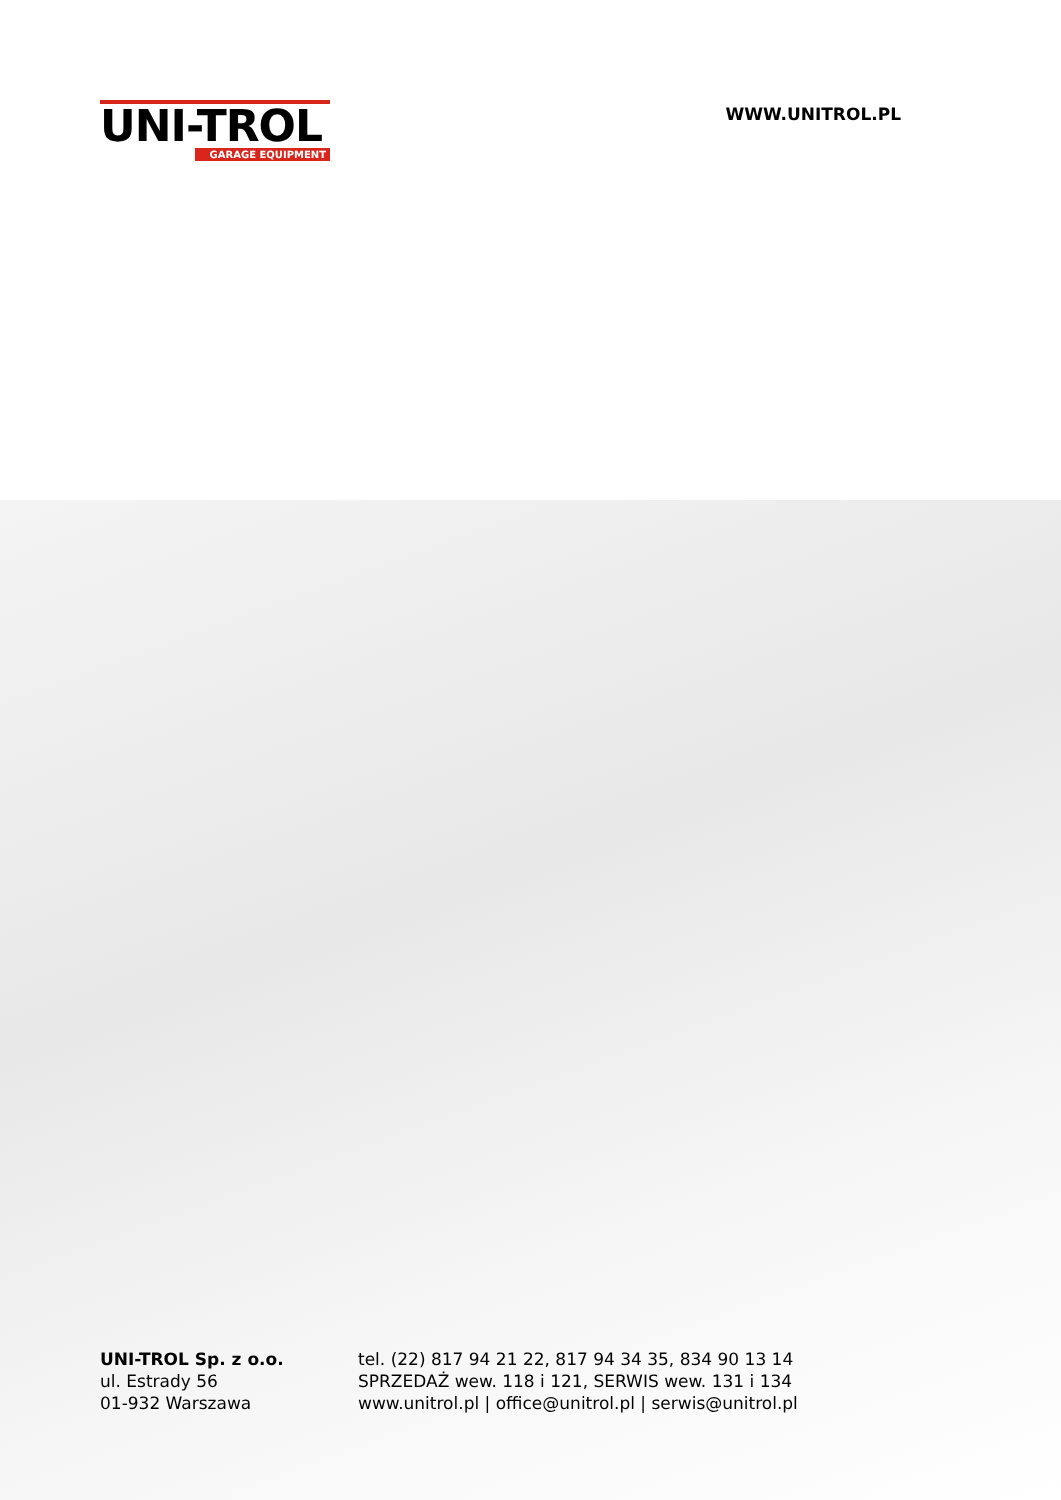UNI-TROL
GARAGE EQUIPMENT
WWW.UNITROL.PL
UNI-TROL Sp. z o.o.
ul. Estrady 56
01-932 Warszawa
tel. (22) 817 94 21 22, 817 94 34 35, 834 90 13 14
SPRZEDAŻ wew. 118 i 121, SERWIS wew. 131 i 134
www.unitrol.pl | office@unitrol.pl | serwis@unitrol.pl